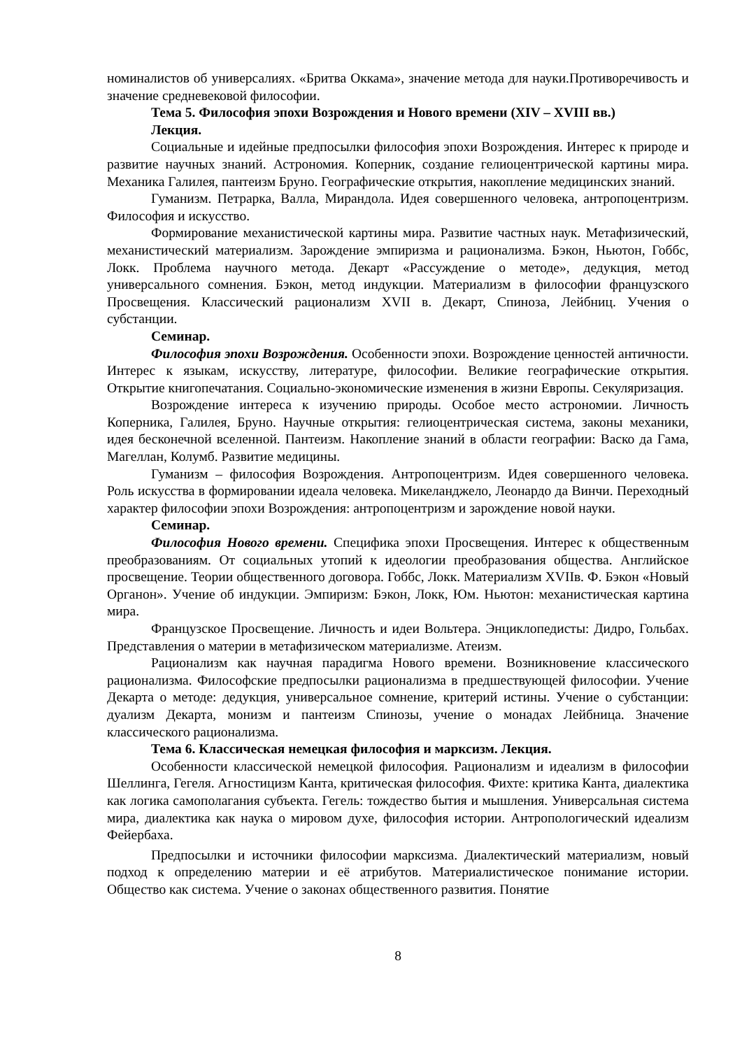номиналистов об универсалиях. «Бритва Оккама», значение метода для науки.Противоречивость и значение средневековой философии.
Тема 5. Философия эпохи Возрождения и Нового времени (XIV – XVIII вв.)
Лекция.
Социальные и идейные предпосылки философия эпохи Возрождения. Интерес к природе и развитие научных знаний. Астрономия. Коперник, создание гелиоцентрической картины мира. Механика Галилея, пантеизм Бруно. Географические открытия, накопление медицинских знаний.
Гуманизм. Петрарка, Валла, Мирандола. Идея совершенного человека, антропоцентризм. Философия и искусство.
Формирование механистической картины мира. Развитие частных наук. Метафизический, механистический материализм. Зарождение эмпиризма и рационализма. Бэкон, Ньютон, Гоббс, Локк. Проблема научного метода. Декарт «Рассуждение о методе», дедукция, метод универсального сомнения. Бэкон, метод индукции. Материализм в философии французского Просвещения. Классический рационализм XVII в. Декарт, Спиноза, Лейбниц. Учения о субстанции.
Семинар.
Философия эпохи Возрождения. Особенности эпохи. Возрождение ценностей античности. Интерес к языкам, искусству, литературе, философии. Великие географические открытия. Открытие книгопечатания. Социально-экономические изменения в жизни Европы. Секуляризация.
Возрождение интереса к изучению природы. Особое место астрономии. Личность Коперника, Галилея, Бруно. Научные открытия: гелиоцентрическая система, законы механики, идея бесконечной вселенной. Пантеизм. Накопление знаний в области географии: Васко да Гама, Магеллан, Колумб. Развитие медицины.
Гуманизм – философия Возрождения. Антропоцентризм. Идея совершенного человека. Роль искусства в формировании идеала человека. Микеланджело, Леонардо да Винчи. Переходный характер философии эпохи Возрождения: антропоцентризм и зарождение новой науки.
Семинар.
Философия Нового времени. Специфика эпохи Просвещения. Интерес к общественным преобразованиям. От социальных утопий к идеологии преобразования общества. Английское просвещение. Теории общественного договора. Гоббс, Локк. Материализм XVIIв. Ф. Бэкон «Новый Органон». Учение об индукции. Эмпиризм: Бэкон, Локк, Юм. Ньютон: механистическая картина мира.
Французское Просвещение. Личность и идеи Вольтера. Энциклопедисты: Дидро, Гольбах. Представления о материи в метафизическом материализме. Атеизм.
Рационализм как научная парадигма Нового времени. Возникновение классического рационализма. Философские предпосылки рационализма в предшествующей философии. Учение Декарта о методе: дедукция, универсальное сомнение, критерий истины. Учение о субстанции: дуализм Декарта, монизм и пантеизм Спинозы, учение о монадах Лейбница. Значение классического рационализма.
Тема 6. Классическая немецкая философия и марксизм. Лекция.
Особенности классической немецкой философия. Рационализм и идеализм в философии Шеллинга, Гегеля. Агностицизм Канта, критическая философия. Фихте: критика Канта, диалектика как логика самополагания субъекта. Гегель: тождество бытия и мышления. Универсальная система мира, диалектика как наука о мировом духе, философия истории. Антропологический идеализм Фейербаха.
Предпосылки и источники философии марксизма. Диалектический материализм, новый подход к определению материи и её атрибутов. Материалистическое понимание истории. Общество как система. Учение о законах общественного развития. Понятие
8